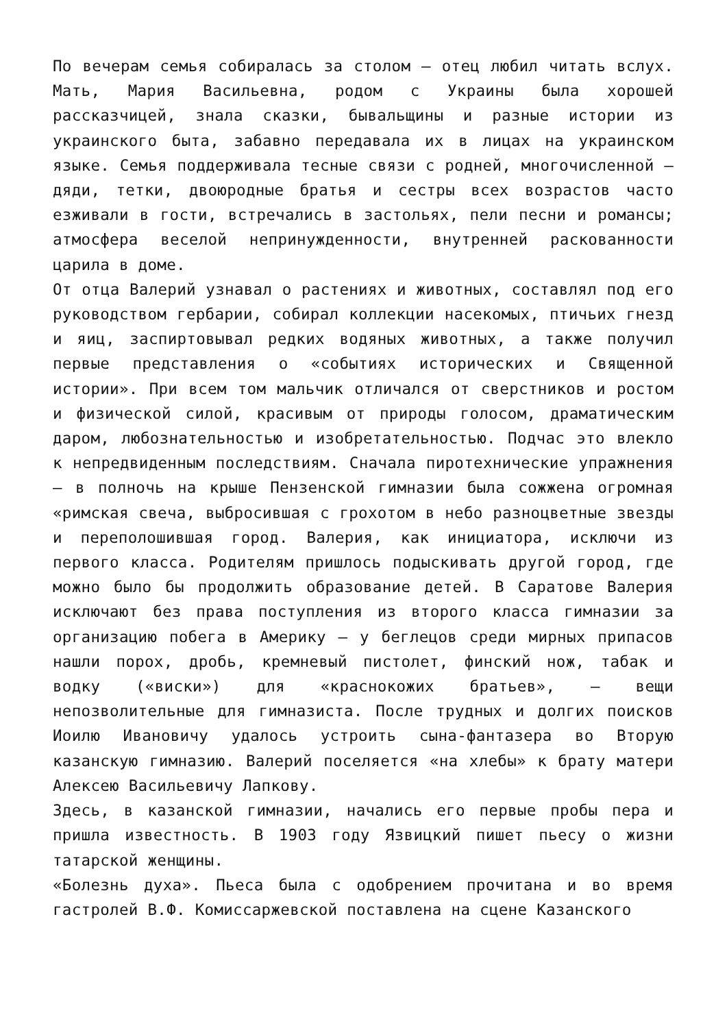По вечерам семья собиралась за столом – отец любил читать вслух. Мать, Мария Васильевна, родом с Украины была хорошей рассказчицей, знала сказки, бывальщины и разные истории из украинского быта, забавно передавала их в лицах на украинском языке. Семья поддерживала тесные связи с родней, многочисленной – дяди, тетки, двоюродные братья и сестры всех возрастов часто езживали в гости, встречались в застольях, пели песни и романсы; атмосфера веселой непринужденности, внутренней раскованности царила в доме.
От отца Валерий узнавал о растениях и животных, составлял под его руководством гербарии, собирал коллекции насекомых, птичьих гнезд и яиц, заспиртовывал редких водяных животных, а также получил первые представления о «событиях исторических и Священной истории». При всем том мальчик отличался от сверстников и ростом и физической силой, красивым от природы голосом, драматическим даром, любознательностью и изобретательностью. Подчас это влекло к непредвиденным последствиям. Сначала пиротехнические упражнения – в полночь на крыше Пензенской гимназии была сожжена огромная «римская свеча, выбросившая с грохотом в небо разноцветные звезды и переполошившая город. Валерия, как инициатора, исключи из первого класса. Родителям пришлось подыскивать другой город, где можно было бы продолжить образование детей. В Саратове Валерия исключают без права поступления из второго класса гимназии за организацию побега в Америку – у беглецов среди мирных припасов нашли порох, дробь, кремневый пистолет, финский нож, табак и водку («виски») для «краснокожих братьев», – вещи непозволительные для гимназиста. После трудных и долгих поисков Иоилю Ивановичу удалось устроить сына-фантазера во Вторую казанскую гимназию. Валерий поселяется «на хлебы» к брату матери Алексею Васильевичу Лапкову.
Здесь, в казанской гимназии, начались его первые пробы пера и пришла известность. В 1903 году Язвицкий пишет пьесу о жизни татарской женщины.
«Болезнь духа». Пьеса была с одобрением прочитана и во время гастролей В.Ф. Комиссаржевской поставлена на сцене Казанского